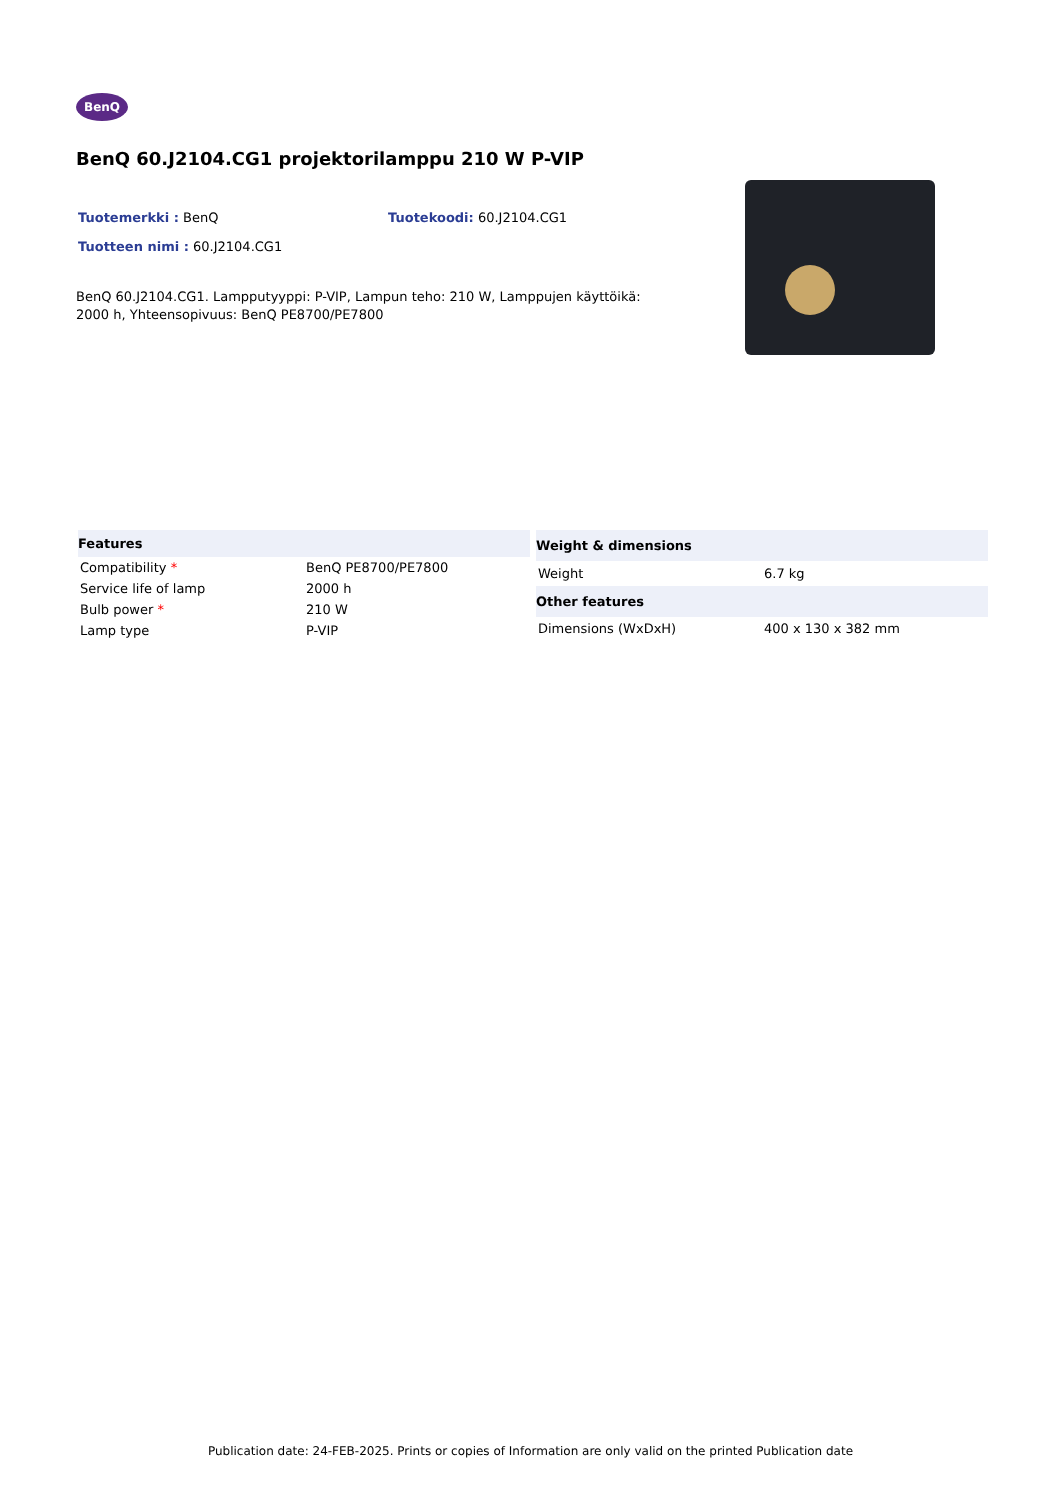BenQ
BenQ 60.J2104.CG1 projektorilamppu 210 W P-VIP
Tuotemerkki : BenQ Tuotekoodi: 60.J2104.CG1
Tuotteen nimi : 60.J2104.CG1
BenQ 60.J2104.CG1. Lampputyyppi: P-VIP, Lampun teho: 210 W, Lamppujen käyttöikä: 2000 h, Yhteensopivuus: BenQ PE8700/PE7800
| Features | |
| --- | --- |
| Compatibility * | BenQ PE8700/PE7800 |
| Service life of lamp | 2000 h |
| Bulb power * | 210 W |
| Lamp type | P-VIP |
| Weight & dimensions | |
| --- | --- |
| Weight | 6.7 kg |
| Other features | |
| Dimensions (WxDxH) | 400 x 130 x 382 mm |
Publication date: 24-FEB-2025. Prints or copies of Information are only valid on the printed Publication date